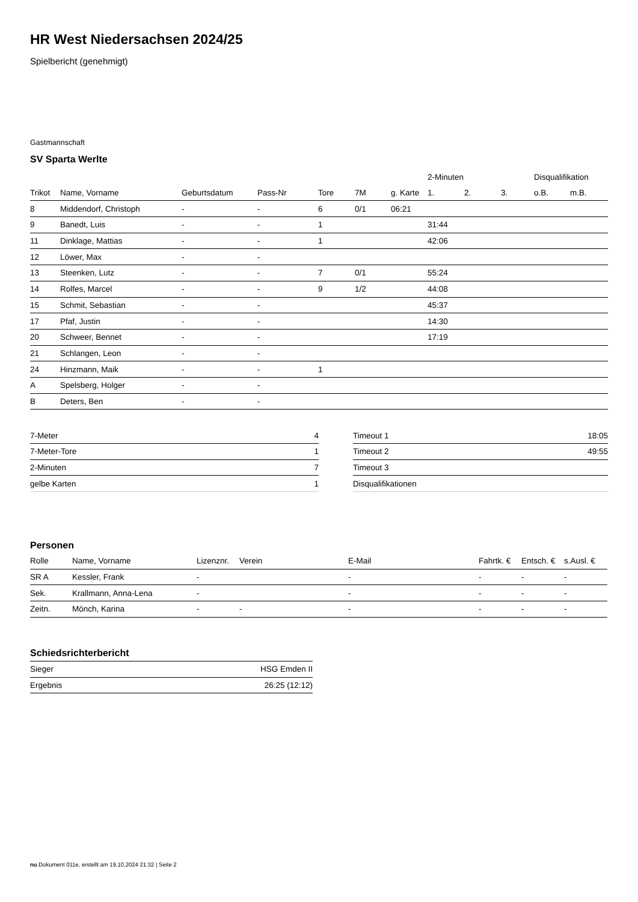HR West Niedersachsen 2024/25
Spielbericht (genehmigt)
Gastmannschaft
SV Sparta Werlte
| | | | | | | | 2-Minuten | | | Disqualifikation | |
| --- | --- | --- | --- | --- | --- | --- | --- | --- | --- | --- | --- |
| Trikot | Name, Vorname | Geburtsdatum | Pass-Nr | Tore | 7M | g. Karte | 1. | 2. | 3. | o.B. | m.B. |
| 8 | Middendorf, Christoph | - | - | 6 | 0/1 | 06:21 | | | | | |
| 9 | Banedt, Luis | - | - | 1 | | | 31:44 | | | | |
| 11 | Dinklage, Mattias | - | - | 1 | | | 42:06 | | | | |
| 12 | Löwer, Max | - | - | | | | | | | | |
| 13 | Steenken, Lutz | - | - | 7 | 0/1 | | 55:24 | | | | |
| 14 | Rolfes, Marcel | - | - | 9 | 1/2 | | 44:08 | | | | |
| 15 | Schmit, Sebastian | - | - | | | | 45:37 | | | | |
| 17 | Pfaf, Justin | - | - | | | | 14:30 | | | | |
| 20 | Schweer, Bennet | - | - | | | | 17:19 | | | | |
| 21 | Schlangen, Leon | - | - | | | | | | | | |
| 24 | Hinzmann, Maik | - | - | 1 | | | | | | | |
| A | Spelsberg, Holger | - | - | | | | | | | | |
| B | Deters, Ben | - | - | | | | | | | | |
| 7-Meter | 4 |
| 7-Meter-Tore | 1 |
| 2-Minuten | 7 |
| gelbe Karten | 1 |
| Timeout 1 | 18:05 |
| Timeout 2 | 49:55 |
| Timeout 3 | |
| Disqualifikationen | |
Personen
| Rolle | Name, Vorname | Lizenznr. | Verein | E-Mail | Fahrtk. € | Entsch. € | s.Ausl. € |
| --- | --- | --- | --- | --- | --- | --- | --- |
| SR A | Kessler, Frank | - | | - | - | - | - |
| Sek. | Krallmann, Anna-Lena | - | | - | - | - | - |
| Zeitn. | Mönch, Karina | - | - | - | - | - | - |
Schiedsrichterbericht
| Sieger | HSG Emden II |
| Ergebnis | 26:25 (12:12) |
nu.Dokument 011e, erstellt am 19.10.2024 21:32 | Seite 2